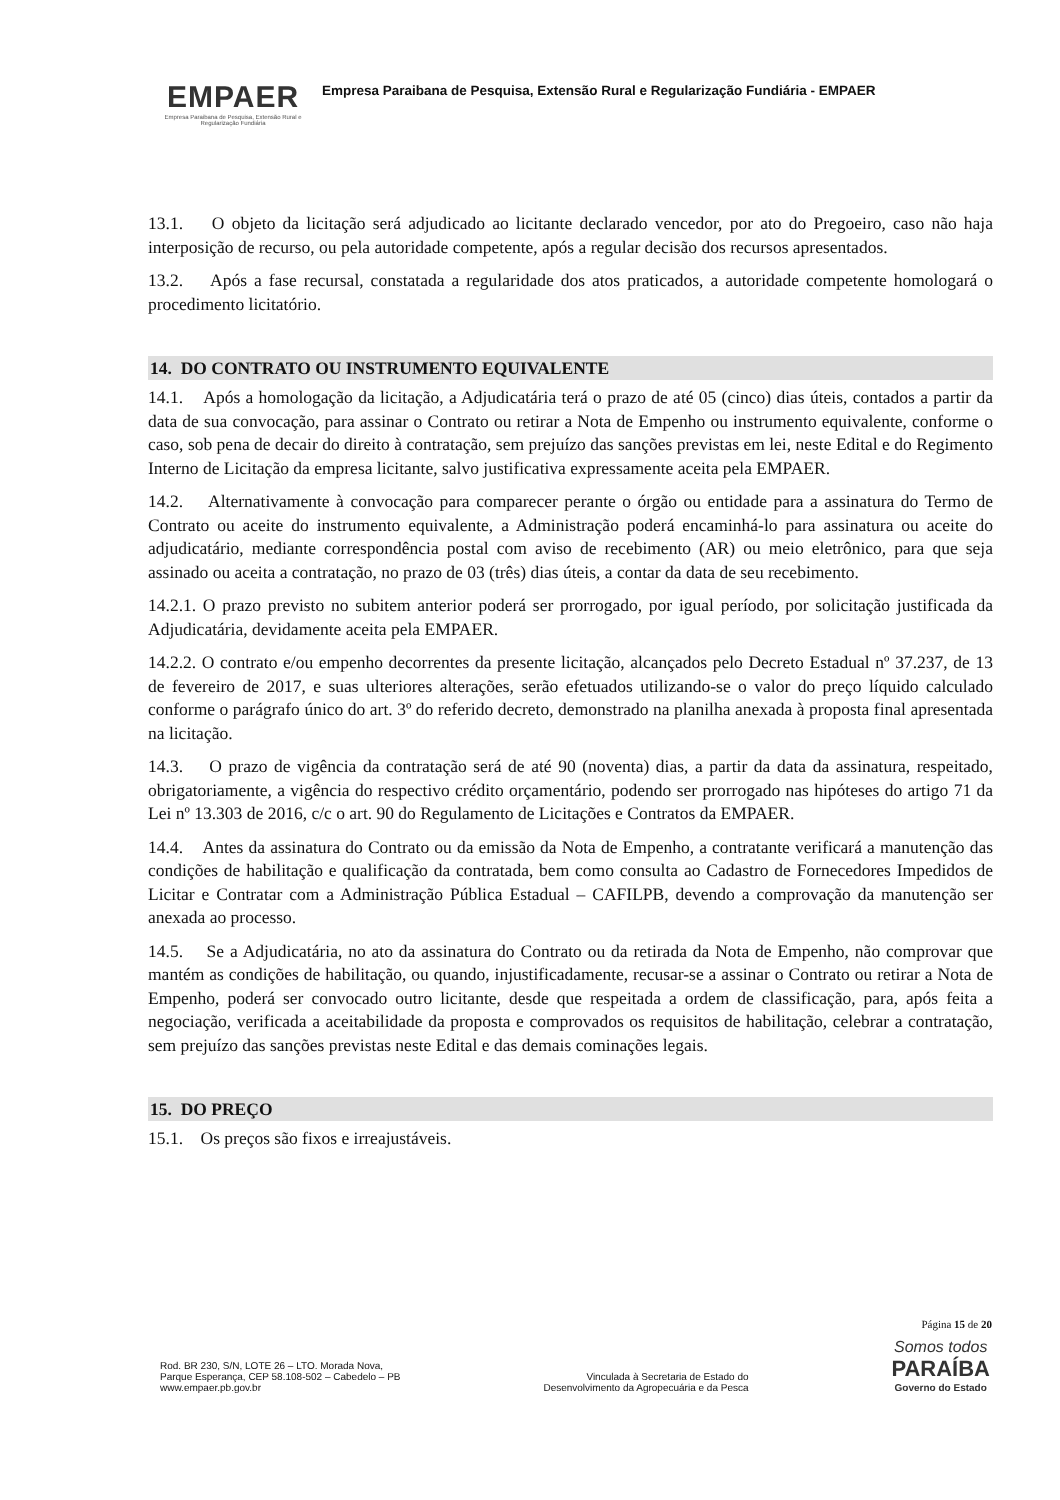EMPAER
Empresa Paraibana de Pesquisa, Extensão Rural e Regularização Fundiária
Empresa Paraibana de Pesquisa, Extensão Rural e Regularização Fundiária - EMPAER
13.1. O objeto da licitação será adjudicado ao licitante declarado vencedor, por ato do Pregoeiro, caso não haja interposição de recurso, ou pela autoridade competente, após a regular decisão dos recursos apresentados.
13.2. Após a fase recursal, constatada a regularidade dos atos praticados, a autoridade competente homologará o procedimento licitatório.
14. DO CONTRATO OU INSTRUMENTO EQUIVALENTE
14.1. Após a homologação da licitação, a Adjudicatária terá o prazo de até 05 (cinco) dias úteis, contados a partir da data de sua convocação, para assinar o Contrato ou retirar a Nota de Empenho ou instrumento equivalente, conforme o caso, sob pena de decair do direito à contratação, sem prejuízo das sanções previstas em lei, neste Edital e do Regimento Interno de Licitação da empresa licitante, salvo justificativa expressamente aceita pela EMPAER.
14.2. Alternativamente à convocação para comparecer perante o órgão ou entidade para a assinatura do Termo de Contrato ou aceite do instrumento equivalente, a Administração poderá encaminhá-lo para assinatura ou aceite do adjudicatário, mediante correspondência postal com aviso de recebimento (AR) ou meio eletrônico, para que seja assinado ou aceita a contratação, no prazo de 03 (três) dias úteis, a contar da data de seu recebimento.
14.2.1. O prazo previsto no subitem anterior poderá ser prorrogado, por igual período, por solicitação justificada da Adjudicatária, devidamente aceita pela EMPAER.
14.2.2. O contrato e/ou empenho decorrentes da presente licitação, alcançados pelo Decreto Estadual nº 37.237, de 13 de fevereiro de 2017, e suas ulteriores alterações, serão efetuados utilizando-se o valor do preço líquido calculado conforme o parágrafo único do art. 3º do referido decreto, demonstrado na planilha anexada à proposta final apresentada na licitação.
14.3. O prazo de vigência da contratação será de até 90 (noventa) dias, a partir da data da assinatura, respeitado, obrigatoriamente, a vigência do respectivo crédito orçamentário, podendo ser prorrogado nas hipóteses do artigo 71 da Lei nº 13.303 de 2016, c/c o art. 90 do Regulamento de Licitações e Contratos da EMPAER.
14.4. Antes da assinatura do Contrato ou da emissão da Nota de Empenho, a contratante verificará a manutenção das condições de habilitação e qualificação da contratada, bem como consulta ao Cadastro de Fornecedores Impedidos de Licitar e Contratar com a Administração Pública Estadual – CAFILPB, devendo a comprovação da manutenção ser anexada ao processo.
14.5. Se a Adjudicatária, no ato da assinatura do Contrato ou da retirada da Nota de Empenho, não comprovar que mantém as condições de habilitação, ou quando, injustificadamente, recusar-se a assinar o Contrato ou retirar a Nota de Empenho, poderá ser convocado outro licitante, desde que respeitada a ordem de classificação, para, após feita a negociação, verificada a aceitabilidade da proposta e comprovados os requisitos de habilitação, celebrar a contratação, sem prejuízo das sanções previstas neste Edital e das demais cominações legais.
15. DO PREÇO
15.1. Os preços são fixos e irreajustáveis.
Página 15 de 20
Rod. BR 230, S/N, LOTE 26 – LTO. Morada Nova,
Parque Esperança, CEP 58.108-502 – Cabedelo – PB
www.empaer.pb.gov.br
Vinculada à Secretaria de Estado do
Desenvolvimento da Agropecuária e da Pesca
Somos todos
PARAÍBA
Governo do Estado